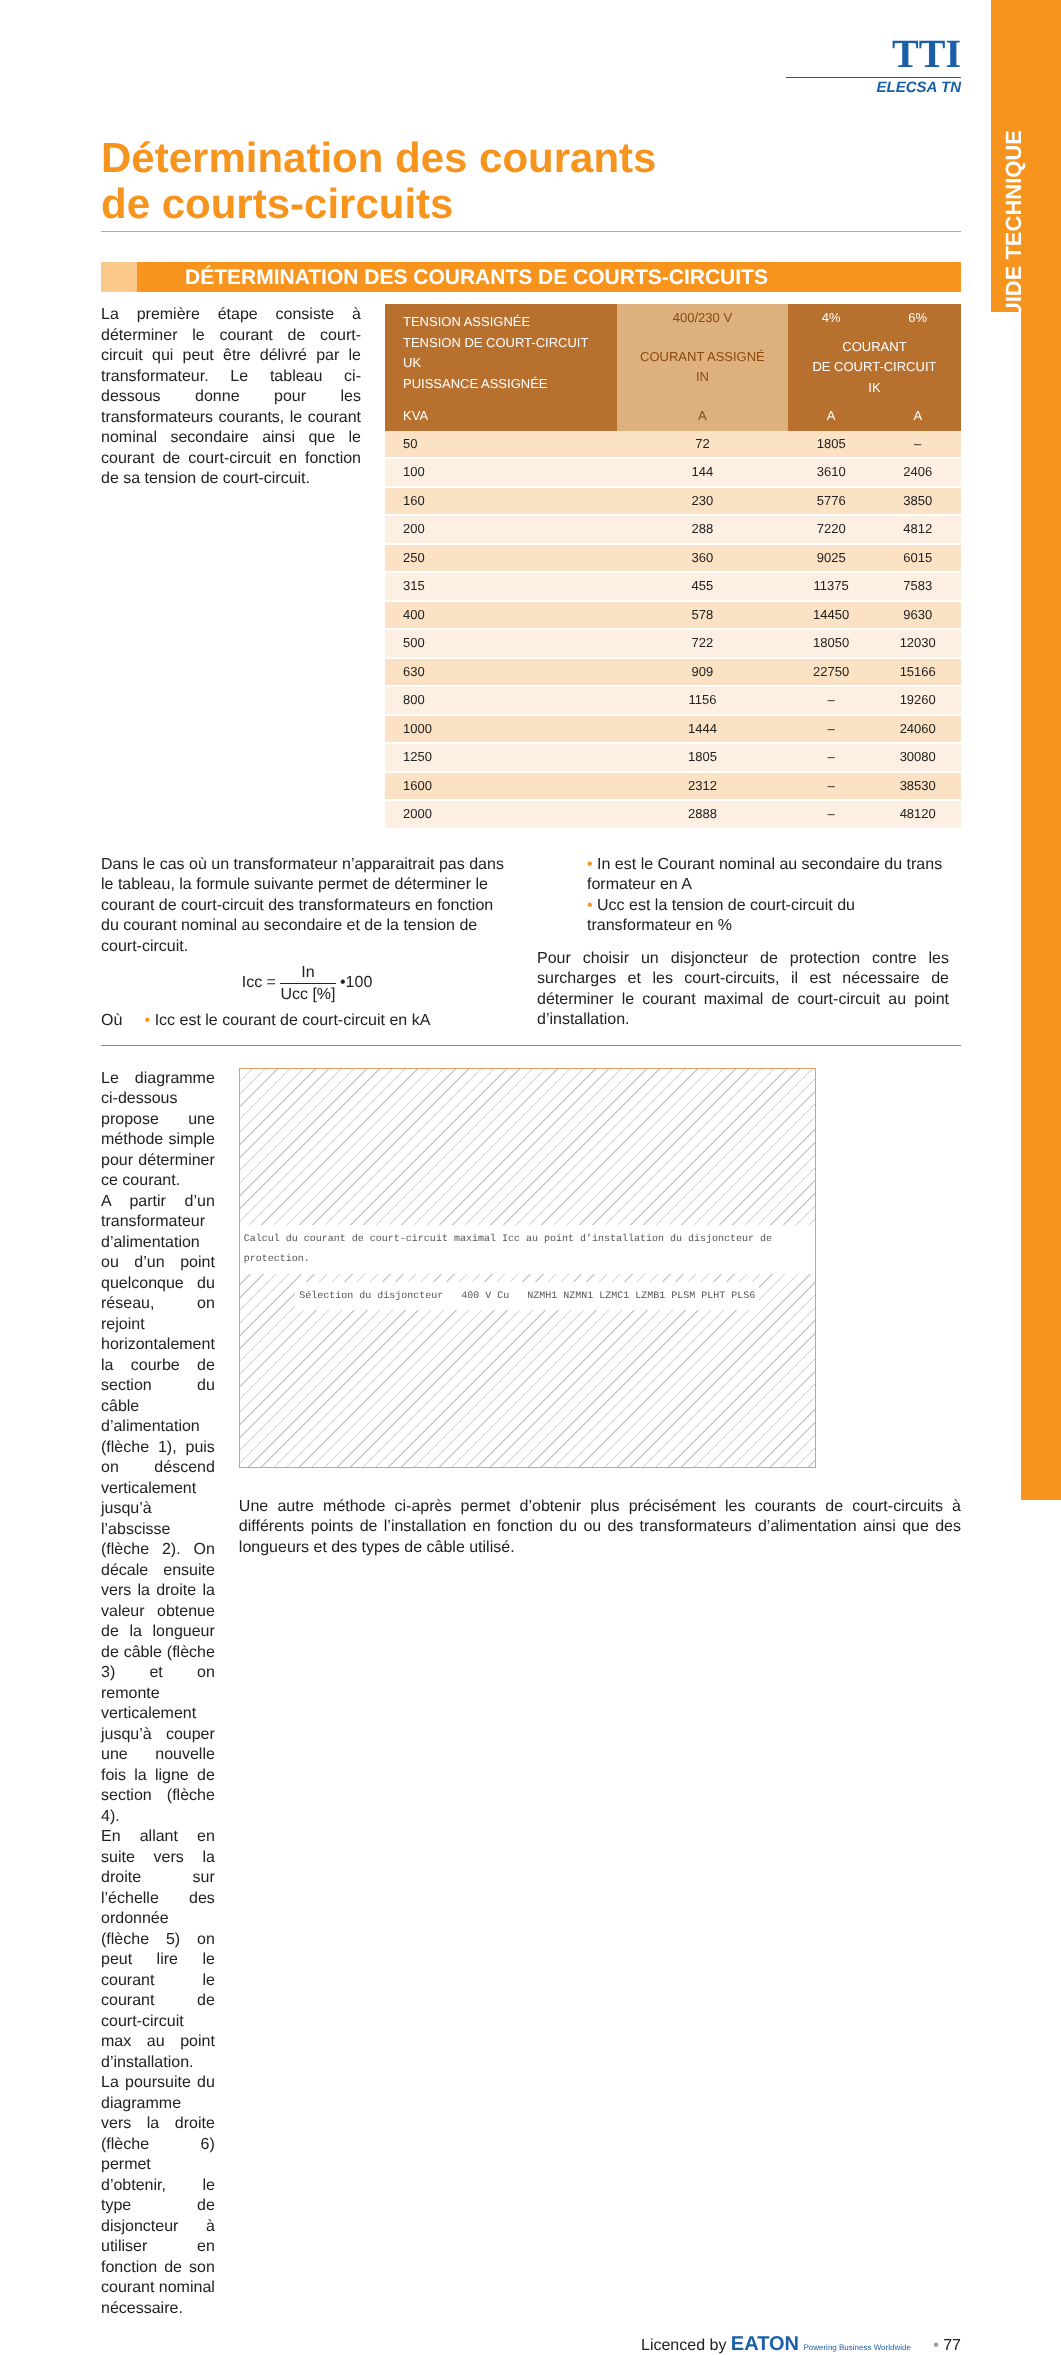GUIDE TECHNIQUE
TTI
ELECSA TN
Détermination des courants
de courts-circuits
DÉTERMINATION DES COURANTS DE COURTS-CIRCUITS
La première étape consiste à déterminer le courant de court-circuit qui peut être délivré par le transformateur. Le tableau ci-dessous donne pour les transformateurs courants, le courant nominal secondaire ainsi que le courant de court-circuit en fonction de sa tension de court-circuit.
| TENSION ASSIGNÉE TENSION DE COURT-CIRCUIT UK PUISSANCE ASSIGNÉE | 400/230 V | 4% | 6% |
| --- | --- | --- | --- |
| | COURANT ASSIGNÉ IN | COURANT DE COURT-CIRCUIT IK | |
| KVA | A | A | A |
| 50 | 72 | 1805 | – |
| 100 | 144 | 3610 | 2406 |
| 160 | 230 | 5776 | 3850 |
| 200 | 288 | 7220 | 4812 |
| 250 | 360 | 9025 | 6015 |
| 315 | 455 | 11375 | 7583 |
| 400 | 578 | 14450 | 9630 |
| 500 | 722 | 18050 | 12030 |
| 630 | 909 | 22750 | 15166 |
| 800 | 1156 | – | 19260 |
| 1000 | 1444 | – | 24060 |
| 1250 | 1805 | – | 30080 |
| 1600 | 2312 | – | 38530 |
| 2000 | 2888 | – | 48120 |
Dans le cas où un transformateur n’apparaitrait pas dans le tableau, la formule suivante permet de déterminer le courant de court-circuit des transformateurs en fonction du courant nominal au secondaire et de la tension de court-circuit.
Icc = In Ucc [%] •100
Où • Icc est le courant de court-circuit en kA
• In est le Courant nominal au secondaire du trans formateur en A
• Ucc est la tension de court-circuit du transformateur en %
Pour choisir un disjoncteur de protection contre les surcharges et les court-circuits, il est nécessaire de déterminer le courant maximal de court-circuit au point d’installation.
Le diagramme ci-dessous propose une méthode simple pour déterminer ce courant.
A partir d’un transformateur d’alimentation ou d’un point quelconque du réseau, on rejoint horizontalement la courbe de section du câble d’alimentation (flèche 1), puis on déscend verticalement jusqu’à l’abscisse (flèche 2). On décale ensuite vers la droite la valeur obtenue de la longueur de câble (flèche 3) et on remonte verticalement jusqu’à couper une nouvelle fois la ligne de section (flèche 4).
En allant en suite vers la droite sur l’échelle des ordonnée (flèche 5) on peut lire le courant le courant de court-circuit max au point d’installation. La poursuite du diagramme vers la droite (flèche 6) permet d’obtenir, le type de disjoncteur à utiliser en fonction de son courant nominal nécessaire.
Calcul du courant de court-circuit maximal Icc au point d’installation du disjoncteur de protection.
Sélection du disjoncteur 400 V Cu NZMH1 NZMN1 LZMC1 LZMB1 PLSM PLHT PLS6
Une autre méthode ci-après permet d’obtenir plus précisément les courants de court-circuits à différents points de l’installation en fonction du ou des transformateurs d’alimentation ainsi que des longueurs et des types de câble utilisé.
Licenced by EATON Powering Business Worldwide • 77